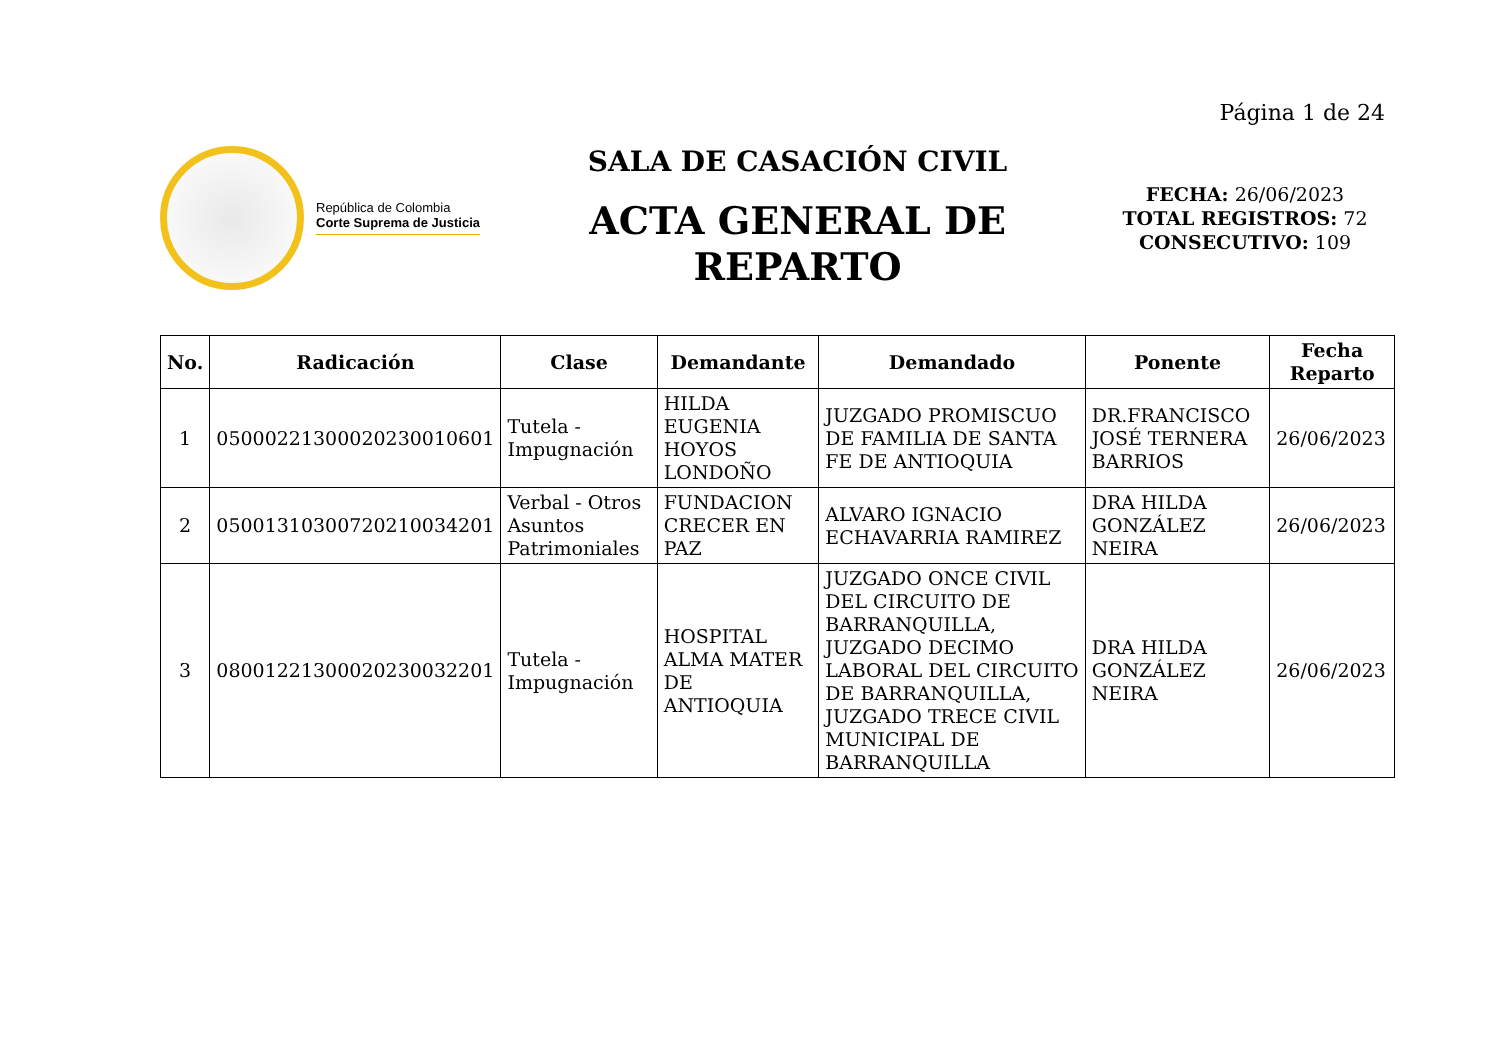Página 1 de 24
República de Colombia
Corte Suprema de Justicia
SALA DE CASACIÓN CIVIL
ACTA GENERAL DE
REPARTO
FECHA: 26/06/2023
TOTAL REGISTROS: 72
CONSECUTIVO: 109
| No. | Radicación | Clase | Demandante | Demandado | Ponente | Fecha Reparto |
| --- | --- | --- | --- | --- | --- | --- |
| 1 | 05000221300020230010601 | Tutela - Impugnación | HILDA EUGENIA HOYOS LONDOÑO | JUZGADO PROMISCUO DE FAMILIA DE SANTA FE DE ANTIOQUIA | DR.FRANCISCO JOSÉ TERNERA BARRIOS | 26/06/2023 |
| 2 | 05001310300720210034201 | Verbal - Otros Asuntos Patrimoniales | FUNDACION CRECER EN PAZ | ALVARO IGNACIO ECHAVARRIA RAMIREZ | DRA HILDA GONZÁLEZ NEIRA | 26/06/2023 |
| 3 | 08001221300020230032201 | Tutela - Impugnación | HOSPITAL ALMA MATER DE ANTIOQUIA | JUZGADO ONCE CIVIL DEL CIRCUITO DE BARRANQUILLA, JUZGADO DECIMO LABORAL DEL CIRCUITO DE BARRANQUILLA, JUZGADO TRECE CIVIL MUNICIPAL DE BARRANQUILLA | DRA HILDA GONZÁLEZ NEIRA | 26/06/2023 |